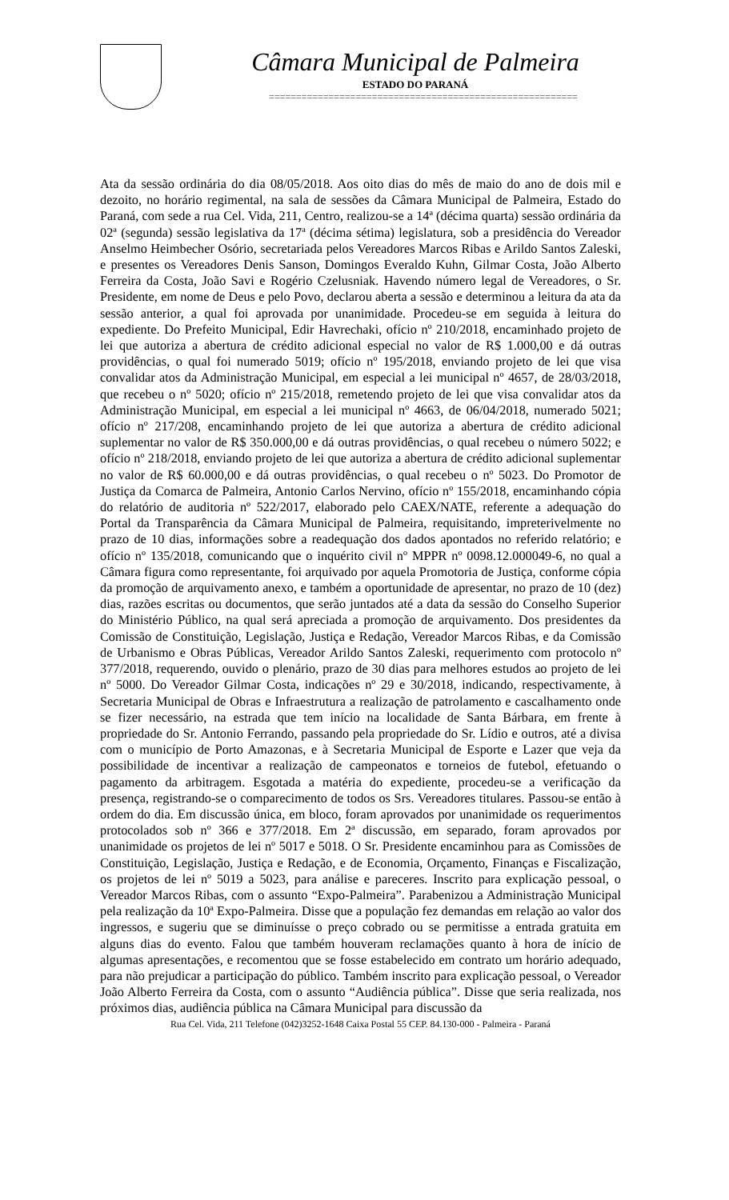Câmara Municipal de Palmeira
ESTADO DO PARANÁ
=========================================================
Ata da sessão ordinária do dia 08/05/2018. Aos oito dias do mês de maio do ano de dois mil e dezoito, no horário regimental, na sala de sessões da Câmara Municipal de Palmeira, Estado do Paraná, com sede a rua Cel. Vida, 211, Centro, realizou-se a 14ª (décima quarta) sessão ordinária da 02ª (segunda) sessão legislativa da 17ª (décima sétima) legislatura, sob a presidência do Vereador Anselmo Heimbecher Osório, secretariada pelos Vereadores Marcos Ribas e Arildo Santos Zaleski, e presentes os Vereadores Denis Sanson, Domingos Everaldo Kuhn, Gilmar Costa, João Alberto Ferreira da Costa, João Savi e Rogério Czelusniak. Havendo número legal de Vereadores, o Sr. Presidente, em nome de Deus e pelo Povo, declarou aberta a sessão e determinou a leitura da ata da sessão anterior, a qual foi aprovada por unanimidade. Procedeu-se em seguida à leitura do expediente. Do Prefeito Municipal, Edir Havrechaki, ofício nº 210/2018, encaminhado projeto de lei que autoriza a abertura de crédito adicional especial no valor de R$ 1.000,00 e dá outras providências, o qual foi numerado 5019; ofício nº 195/2018, enviando projeto de lei que visa convalidar atos da Administração Municipal, em especial a lei municipal nº 4657, de 28/03/2018, que recebeu o nº 5020; ofício nº 215/2018, remetendo projeto de lei que visa convalidar atos da Administração Municipal, em especial a lei municipal nº 4663, de 06/04/2018, numerado 5021; ofício nº 217/208, encaminhando projeto de lei que autoriza a abertura de crédito adicional suplementar no valor de R$ 350.000,00 e dá outras providências, o qual recebeu o número 5022; e ofício nº 218/2018, enviando projeto de lei que autoriza a abertura de crédito adicional suplementar no valor de R$ 60.000,00 e dá outras providências, o qual recebeu o nº 5023. Do Promotor de Justiça da Comarca de Palmeira, Antonio Carlos Nervino, ofício nº 155/2018, encaminhando cópia do relatório de auditoria nº 522/2017, elaborado pelo CAEX/NATE, referente a adequação do Portal da Transparência da Câmara Municipal de Palmeira, requisitando, impreterivelmente no prazo de 10 dias, informações sobre a readequação dos dados apontados no referido relatório; e ofício nº 135/2018, comunicando que o inquérito civil nº MPPR nº 0098.12.000049-6, no qual a Câmara figura como representante, foi arquivado por aquela Promotoria de Justiça, conforme cópia da promoção de arquivamento anexo, e também a oportunidade de apresentar, no prazo de 10 (dez) dias, razões escritas ou documentos, que serão juntados até a data da sessão do Conselho Superior do Ministério Público, na qual será apreciada a promoção de arquivamento. Dos presidentes da Comissão de Constituição, Legislação, Justiça e Redação, Vereador Marcos Ribas, e da Comissão de Urbanismo e Obras Públicas, Vereador Arildo Santos Zaleski, requerimento com protocolo nº 377/2018, requerendo, ouvido o plenário, prazo de 30 dias para melhores estudos ao projeto de lei nº 5000. Do Vereador Gilmar Costa, indicações nº 29 e 30/2018, indicando, respectivamente, à Secretaria Municipal de Obras e Infraestrutura a realização de patrolamento e cascalhamento onde se fizer necessário, na estrada que tem início na localidade de Santa Bárbara, em frente à propriedade do Sr. Antonio Ferrando, passando pela propriedade do Sr. Lídio e outros, até a divisa com o município de Porto Amazonas, e à Secretaria Municipal de Esporte e Lazer que veja da possibilidade de incentivar a realização de campeonatos e torneios de futebol, efetuando o pagamento da arbitragem. Esgotada a matéria do expediente, procedeu-se a verificação da presença, registrando-se o comparecimento de todos os Srs. Vereadores titulares. Passou-se então à ordem do dia. Em discussão única, em bloco, foram aprovados por unanimidade os requerimentos protocolados sob nº 366 e 377/2018. Em 2ª discussão, em separado, foram aprovados por unanimidade os projetos de lei nº 5017 e 5018. O Sr. Presidente encaminhou para as Comissões de Constituição, Legislação, Justiça e Redação, e de Economia, Orçamento, Finanças e Fiscalização, os projetos de lei nº 5019 a 5023, para análise e pareceres. Inscrito para explicação pessoal, o Vereador Marcos Ribas, com o assunto “Expo-Palmeira”. Parabenizou a Administração Municipal pela realização da 10ª Expo-Palmeira. Disse que a população fez demandas em relação ao valor dos ingressos, e sugeriu que se diminuísse o preço cobrado ou se permitisse a entrada gratuita em alguns dias do evento. Falou que também houveram reclamações quanto à hora de início de algumas apresentações, e recomentou que se fosse estabelecido em contrato um horário adequado, para não prejudicar a participação do público. Também inscrito para explicação pessoal, o Vereador João Alberto Ferreira da Costa, com o assunto “Audiência pública”. Disse que seria realizada, nos próximos dias, audiência pública na Câmara Municipal para discussão da
Rua Cel. Vida, 211 Telefone (042)3252-1648 Caixa Postal 55 CEP. 84.130-000 - Palmeira - Paraná